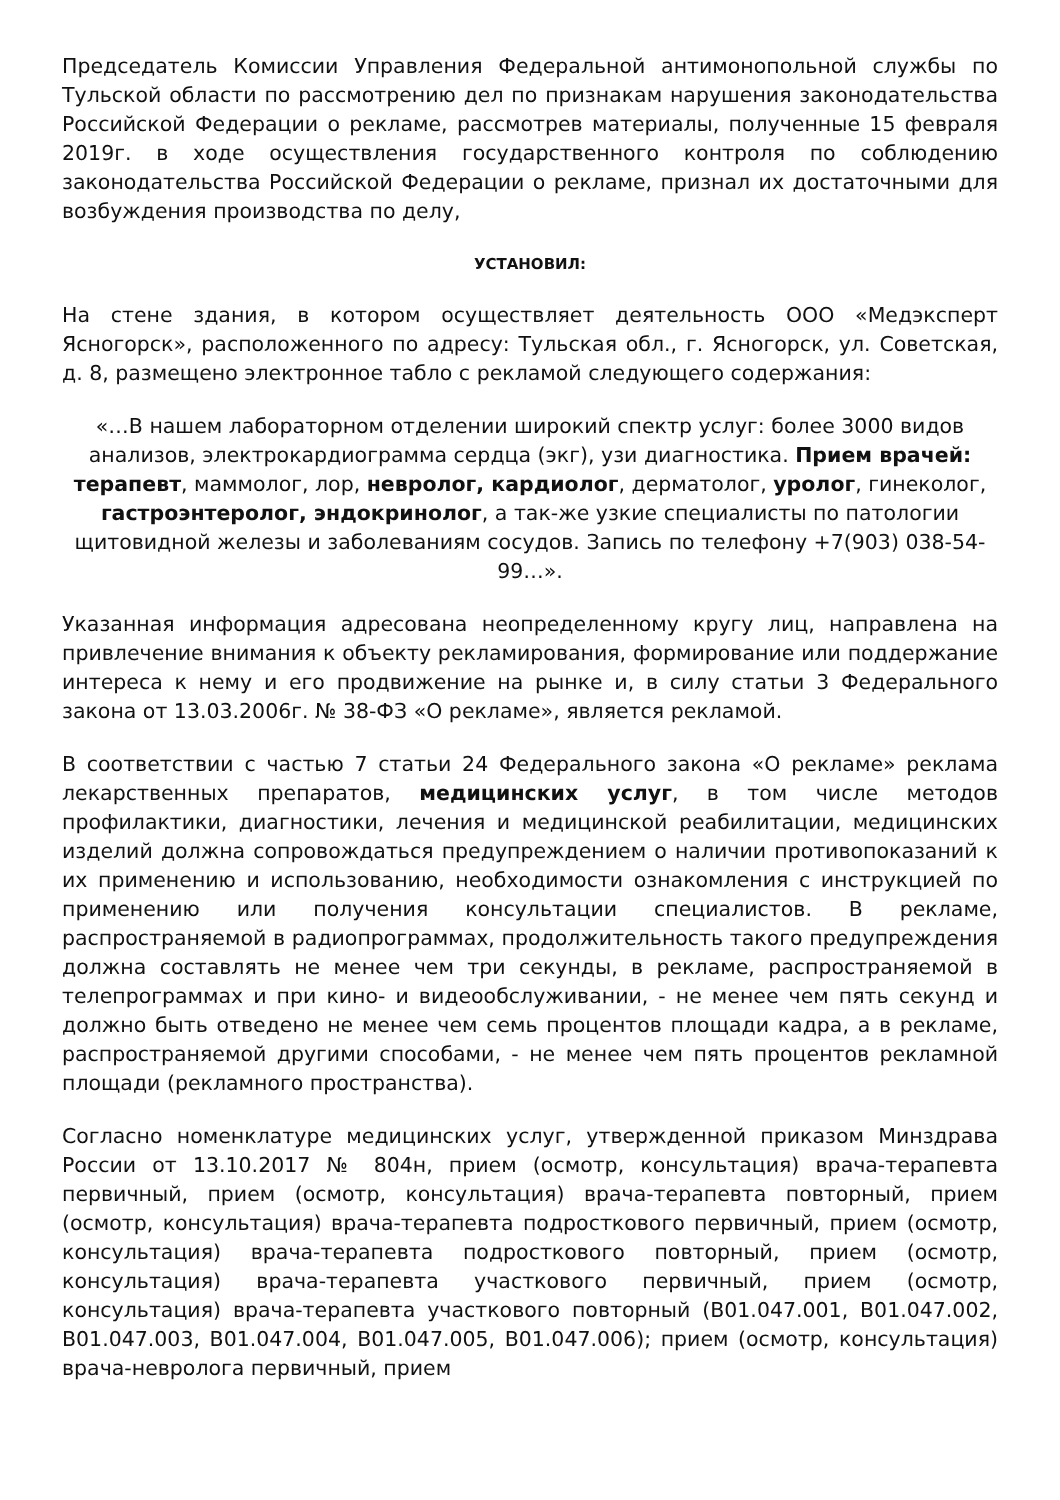Председатель Комиссии Управления Федеральной антимонопольной службы по Тульской области по рассмотрению дел по признакам нарушения законодательства Российской Федерации о рекламе, рассмотрев материалы, полученные 15 февраля 2019г. в ходе осуществления государственного контроля по соблюдению законодательства Российской Федерации о рекламе, признал их достаточными для возбуждения производства по делу,
УСТАНОВИЛ:
На стене здания, в котором осуществляет деятельность ООО «Медэксперт Ясногорск», расположенного по адресу: Тульская обл., г. Ясногорск, ул. Советская, д. 8, размещено электронное табло с рекламой следующего содержания:
«…В нашем лабораторном отделении широкий спектр услуг: более 3000 видов анализов, электрокардиограмма сердца (экг), узи диагностика. Прием врачей: терапевт, маммолог, лор, невролог, кардиолог, дерматолог, уролог, гинеколог, гастроэнтеролог, эндокринолог, а так-же узкие специалисты по патологии щитовидной железы и заболеваниям сосудов. Запись по телефону +7(903) 038-54-99…».
Указанная информация адресована неопределенному кругу лиц, направлена на привлечение внимания к объекту рекламирования, формирование или поддержание интереса к нему и его продвижение на рынке и, в силу статьи 3 Федерального закона от 13.03.2006г. № 38-ФЗ «О рекламе», является рекламой.
В соответствии с частью 7 статьи 24 Федерального закона «О рекламе» реклама лекарственных препаратов, медицинских услуг, в том числе методов профилактики, диагностики, лечения и медицинской реабилитации, медицинских изделий должна сопровождаться предупреждением о наличии противопоказаний к их применению и использованию, необходимости ознакомления с инструкцией по применению или получения консультации специалистов. В рекламе, распространяемой в радиопрограммах, продолжительность такого предупреждения должна составлять не менее чем три секунды, в рекламе, распространяемой в телепрограммах и при кино- и видеообслуживании, - не менее чем пять секунд и должно быть отведено не менее чем семь процентов площади кадра, а в рекламе, распространяемой другими способами, - не менее чем пять процентов рекламной площади (рекламного пространства).
Согласно номенклатуре медицинских услуг, утвержденной приказом Минздрава России от 13.10.2017 № 804н, прием (осмотр, консультация) врача-терапевта первичный, прием (осмотр, консультация) врача-терапевта повторный, прием (осмотр, консультация) врача-терапевта подросткового первичный, прием (осмотр, консультация) врача-терапевта подросткового повторный, прием (осмотр, консультация) врача-терапевта участкового первичный, прием (осмотр, консультация) врача-терапевта участкового повторный (B01.047.001, B01.047.002, B01.047.003, B01.047.004, B01.047.005, B01.047.006); прием (осмотр, консультация) врача-невролога первичный, прием